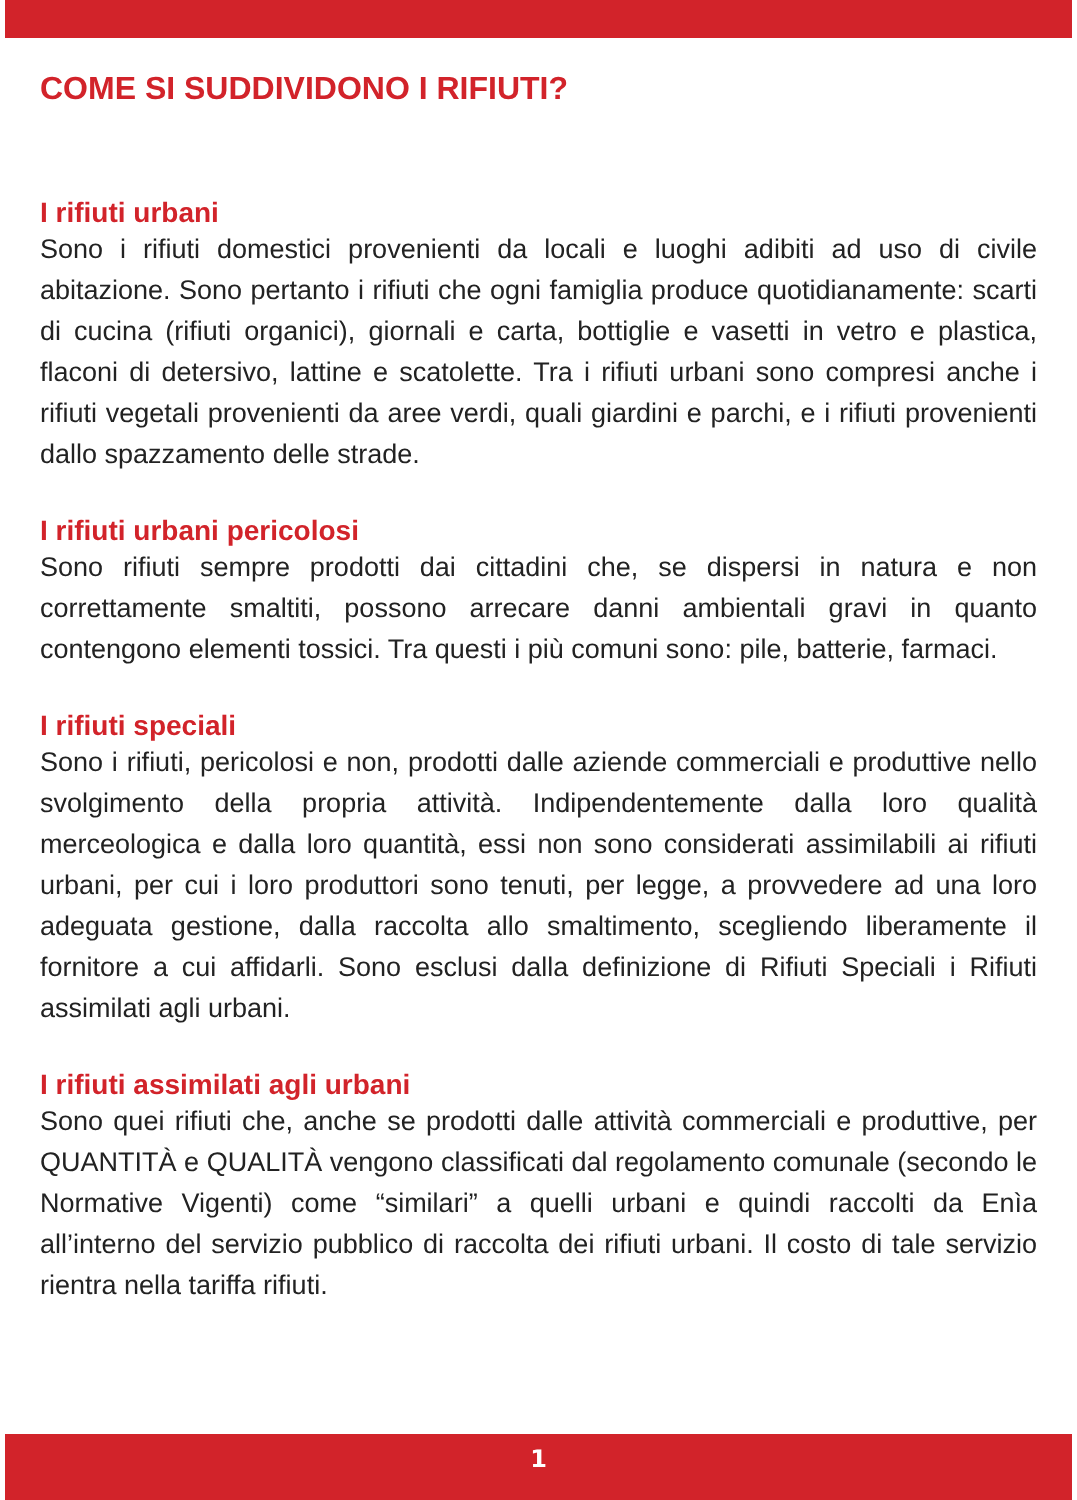COME SI SUDDIVIDONO I RIFIUTI?
I rifiuti urbani
Sono i rifiuti domestici provenienti da locali e luoghi adibiti ad uso di civile abitazione. Sono pertanto i rifiuti che ogni famiglia produce quotidianamente: scarti di cucina (rifiuti organici), giornali e carta, bottiglie e vasetti in vetro e plastica, flaconi di detersivo, lattine e scatolette. Tra i rifiuti urbani sono compresi anche i rifiuti vegetali provenienti da aree verdi, quali giardini e parchi, e i rifiuti provenienti dallo spazzamento delle strade.
I rifiuti urbani pericolosi
Sono rifiuti sempre prodotti dai cittadini che, se dispersi in natura e non correttamente smaltiti, possono arrecare danni ambientali gravi in quanto contengono elementi tossici. Tra questi i più comuni sono: pile, batterie, farmaci.
I rifiuti speciali
Sono i rifiuti, pericolosi e non, prodotti dalle aziende commerciali e produttive nello svolgimento della propria attività. Indipendentemente dalla loro qualità merceologica e dalla loro quantità, essi non sono considerati assimilabili ai rifiuti urbani, per cui i loro produttori sono tenuti, per legge, a provvedere ad una loro adeguata gestione, dalla raccolta allo smaltimento, scegliendo liberamente il fornitore a cui affidarli. Sono esclusi dalla definizione di Rifiuti Speciali i Rifiuti assimilati agli urbani.
I rifiuti assimilati agli urbani
Sono quei rifiuti che, anche se prodotti dalle attività commerciali e produttive, per QUANTITÀ e QUALITÀ vengono classificati dal regolamento comunale (secondo le Normative Vigenti) come “similari” a quelli urbani e quindi raccolti da Enìa all’interno del servizio pubblico di raccolta dei rifiuti urbani. Il costo di tale servizio rientra nella tariffa rifiuti.
1